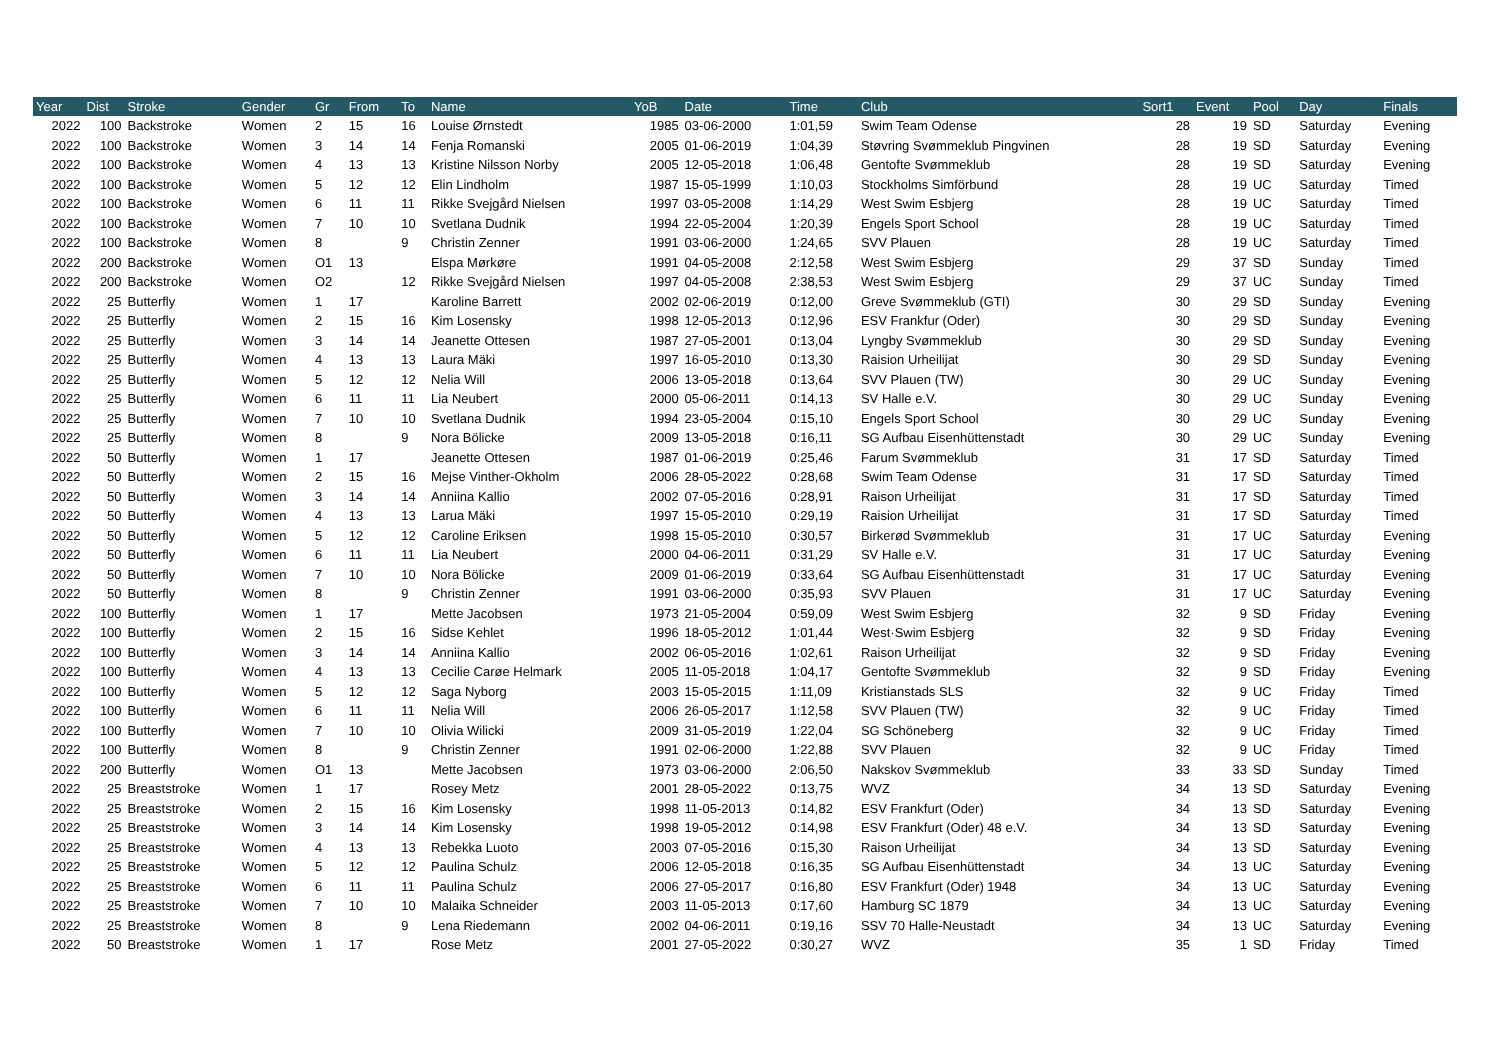| Year | Dist | Stroke | Gender | Gr | From | To | Name | YoB | Date | Time | Club | Sort1 | Event | Pool | Day | Finals |
| --- | --- | --- | --- | --- | --- | --- | --- | --- | --- | --- | --- | --- | --- | --- | --- | --- |
| 2022 | 100 | Backstroke | Women | 2 | 15 | 16 | Louise Ørnstedt | 1985 | 03-06-2000 | 1:01,59 | Swim Team Odense | 28 | 19 | SD | Saturday | Evening |
| 2022 | 100 | Backstroke | Women | 3 | 14 | 14 | Fenja Romanski | 2005 | 01-06-2019 | 1:04,39 | Støvring Svømmeklub Pingvinen | 28 | 19 | SD | Saturday | Evening |
| 2022 | 100 | Backstroke | Women | 4 | 13 | 13 | Kristine Nilsson Norby | 2005 | 12-05-2018 | 1:06,48 | Gentofte Svømmeklub | 28 | 19 | SD | Saturday | Evening |
| 2022 | 100 | Backstroke | Women | 5 | 12 | 12 | Elin Lindholm | 1987 | 15-05-1999 | 1:10,03 | Stockholms Simförbund | 28 | 19 | UC | Saturday | Timed |
| 2022 | 100 | Backstroke | Women | 6 | 11 | 11 | Rikke Svejgård Nielsen | 1997 | 03-05-2008 | 1:14,29 | West Swim Esbjerg | 28 | 19 | UC | Saturday | Timed |
| 2022 | 100 | Backstroke | Women | 7 | 10 | 10 | Svetlana Dudnik | 1994 | 22-05-2004 | 1:20,39 | Engels Sport School | 28 | 19 | UC | Saturday | Timed |
| 2022 | 100 | Backstroke | Women | 8 | | 9 | Christin Zenner | 1991 | 03-06-2000 | 1:24,65 | SVV Plauen | 28 | 19 | UC | Saturday | Timed |
| 2022 | 200 | Backstroke | Women | O1 | 13 | | Elspa Mørkøre | 1991 | 04-05-2008 | 2:12,58 | West Swim Esbjerg | 29 | 37 | SD | Sunday | Timed |
| 2022 | 200 | Backstroke | Women | O2 | | 12 | Rikke Svejgård Nielsen | 1997 | 04-05-2008 | 2:38,53 | West Swim Esbjerg | 29 | 37 | UC | Sunday | Timed |
| 2022 | 25 | Butterfly | Women | 1 | 17 | | Karoline Barrett | 2002 | 02-06-2019 | 0:12,00 | Greve Svømmeklub (GTI) | 30 | 29 | SD | Sunday | Evening |
| 2022 | 25 | Butterfly | Women | 2 | 15 | 16 | Kim Losensky | 1998 | 12-05-2013 | 0:12,96 | ESV Frankfur (Oder) | 30 | 29 | SD | Sunday | Evening |
| 2022 | 25 | Butterfly | Women | 3 | 14 | 14 | Jeanette Ottesen | 1987 | 27-05-2001 | 0:13,04 | Lyngby Svømmeklub | 30 | 29 | SD | Sunday | Evening |
| 2022 | 25 | Butterfly | Women | 4 | 13 | 13 | Laura Mäki | 1997 | 16-05-2010 | 0:13,30 | Raision Urheilijat | 30 | 29 | SD | Sunday | Evening |
| 2022 | 25 | Butterfly | Women | 5 | 12 | 12 | Nelia Will | 2006 | 13-05-2018 | 0:13,64 | SVV Plauen (TW) | 30 | 29 | UC | Sunday | Evening |
| 2022 | 25 | Butterfly | Women | 6 | 11 | 11 | Lia Neubert | 2000 | 05-06-2011 | 0:14,13 | SV Halle e.V. | 30 | 29 | UC | Sunday | Evening |
| 2022 | 25 | Butterfly | Women | 7 | 10 | 10 | Svetlana Dudnik | 1994 | 23-05-2004 | 0:15,10 | Engels Sport School | 30 | 29 | UC | Sunday | Evening |
| 2022 | 25 | Butterfly | Women | 8 | | 9 | Nora Bölicke | 2009 | 13-05-2018 | 0:16,11 | SG Aufbau Eisenhüttenstadt | 30 | 29 | UC | Sunday | Evening |
| 2022 | 50 | Butterfly | Women | 1 | 17 | | Jeanette Ottesen | 1987 | 01-06-2019 | 0:25,46 | Farum Svømmeklub | 31 | 17 | SD | Saturday | Timed |
| 2022 | 50 | Butterfly | Women | 2 | 15 | 16 | Mejse Vinther-Okholm | 2006 | 28-05-2022 | 0:28,68 | Swim Team Odense | 31 | 17 | SD | Saturday | Timed |
| 2022 | 50 | Butterfly | Women | 3 | 14 | 14 | Anniina Kallio | 2002 | 07-05-2016 | 0:28,91 | Raison Urheilijat | 31 | 17 | SD | Saturday | Timed |
| 2022 | 50 | Butterfly | Women | 4 | 13 | 13 | Larua Mäki | 1997 | 15-05-2010 | 0:29,19 | Raision Urheilijat | 31 | 17 | SD | Saturday | Timed |
| 2022 | 50 | Butterfly | Women | 5 | 12 | 12 | Caroline Eriksen | 1998 | 15-05-2010 | 0:30,57 | Birkerød Svømmeklub | 31 | 17 | UC | Saturday | Evening |
| 2022 | 50 | Butterfly | Women | 6 | 11 | 11 | Lia Neubert | 2000 | 04-06-2011 | 0:31,29 | SV Halle e.V. | 31 | 17 | UC | Saturday | Evening |
| 2022 | 50 | Butterfly | Women | 7 | 10 | 10 | Nora Bölicke | 2009 | 01-06-2019 | 0:33,64 | SG Aufbau Eisenhüttenstadt | 31 | 17 | UC | Saturday | Evening |
| 2022 | 50 | Butterfly | Women | 8 | | 9 | Christin Zenner | 1991 | 03-06-2000 | 0:35,93 | SVV Plauen | 31 | 17 | UC | Saturday | Evening |
| 2022 | 100 | Butterfly | Women | 1 | 17 | | Mette Jacobsen | 1973 | 21-05-2004 | 0:59,09 | West Swim Esbjerg | 32 | 9 | SD | Friday | Evening |
| 2022 | 100 | Butterfly | Women | 2 | 15 | 16 | Sidse Kehlet | 1996 | 18-05-2012 | 1:01,44 | West·Swim Esbjerg | 32 | 9 | SD | Friday | Evening |
| 2022 | 100 | Butterfly | Women | 3 | 14 | 14 | Anniina Kallio | 2002 | 06-05-2016 | 1:02,61 | Raison Urheilijat | 32 | 9 | SD | Friday | Evening |
| 2022 | 100 | Butterfly | Women | 4 | 13 | 13 | Cecilie Carøe Helmark | 2005 | 11-05-2018 | 1:04,17 | Gentofte Svømmeklub | 32 | 9 | SD | Friday | Evening |
| 2022 | 100 | Butterfly | Women | 5 | 12 | 12 | Saga Nyborg | 2003 | 15-05-2015 | 1:11,09 | Kristianstads SLS | 32 | 9 | UC | Friday | Timed |
| 2022 | 100 | Butterfly | Women | 6 | 11 | 11 | Nelia Will | 2006 | 26-05-2017 | 1:12,58 | SVV Plauen (TW) | 32 | 9 | UC | Friday | Timed |
| 2022 | 100 | Butterfly | Women | 7 | 10 | 10 | Olivia Wilicki | 2009 | 31-05-2019 | 1:22,04 | SG Schöneberg | 32 | 9 | UC | Friday | Timed |
| 2022 | 100 | Butterfly | Women | 8 | | 9 | Christin Zenner | 1991 | 02-06-2000 | 1:22,88 | SVV Plauen | 32 | 9 | UC | Friday | Timed |
| 2022 | 200 | Butterfly | Women | O1 | 13 | | Mette Jacobsen | 1973 | 03-06-2000 | 2:06,50 | Nakskov Svømmeklub | 33 | 33 | SD | Sunday | Timed |
| 2022 | 25 | Breaststroke | Women | 1 | 17 | | Rosey Metz | 2001 | 28-05-2022 | 0:13,75 | WVZ | 34 | 13 | SD | Saturday | Evening |
| 2022 | 25 | Breaststroke | Women | 2 | 15 | 16 | Kim Losensky | 1998 | 11-05-2013 | 0:14,82 | ESV Frankfurt (Oder) | 34 | 13 | SD | Saturday | Evening |
| 2022 | 25 | Breaststroke | Women | 3 | 14 | 14 | Kim Losensky | 1998 | 19-05-2012 | 0:14,98 | ESV Frankfurt (Oder) 48 e.V. | 34 | 13 | SD | Saturday | Evening |
| 2022 | 25 | Breaststroke | Women | 4 | 13 | 13 | Rebekka Luoto | 2003 | 07-05-2016 | 0:15,30 | Raison Urheilijat | 34 | 13 | SD | Saturday | Evening |
| 2022 | 25 | Breaststroke | Women | 5 | 12 | 12 | Paulina Schulz | 2006 | 12-05-2018 | 0:16,35 | SG Aufbau Eisenhüttenstadt | 34 | 13 | UC | Saturday | Evening |
| 2022 | 25 | Breaststroke | Women | 6 | 11 | 11 | Paulina Schulz | 2006 | 27-05-2017 | 0:16,80 | ESV Frankfurt (Oder) 1948 | 34 | 13 | UC | Saturday | Evening |
| 2022 | 25 | Breaststroke | Women | 7 | 10 | 10 | Malaika Schneider | 2003 | 11-05-2013 | 0:17,60 | Hamburg SC 1879 | 34 | 13 | UC | Saturday | Evening |
| 2022 | 25 | Breaststroke | Women | 8 | | 9 | Lena Riedemann | 2002 | 04-06-2011 | 0:19,16 | SSV 70 Halle-Neustadt | 34 | 13 | UC | Saturday | Evening |
| 2022 | 50 | Breaststroke | Women | 1 | 17 | | Rose Metz | 2001 | 27-05-2022 | 0:30,27 | WVZ | 35 | 1 | SD | Friday | Timed |